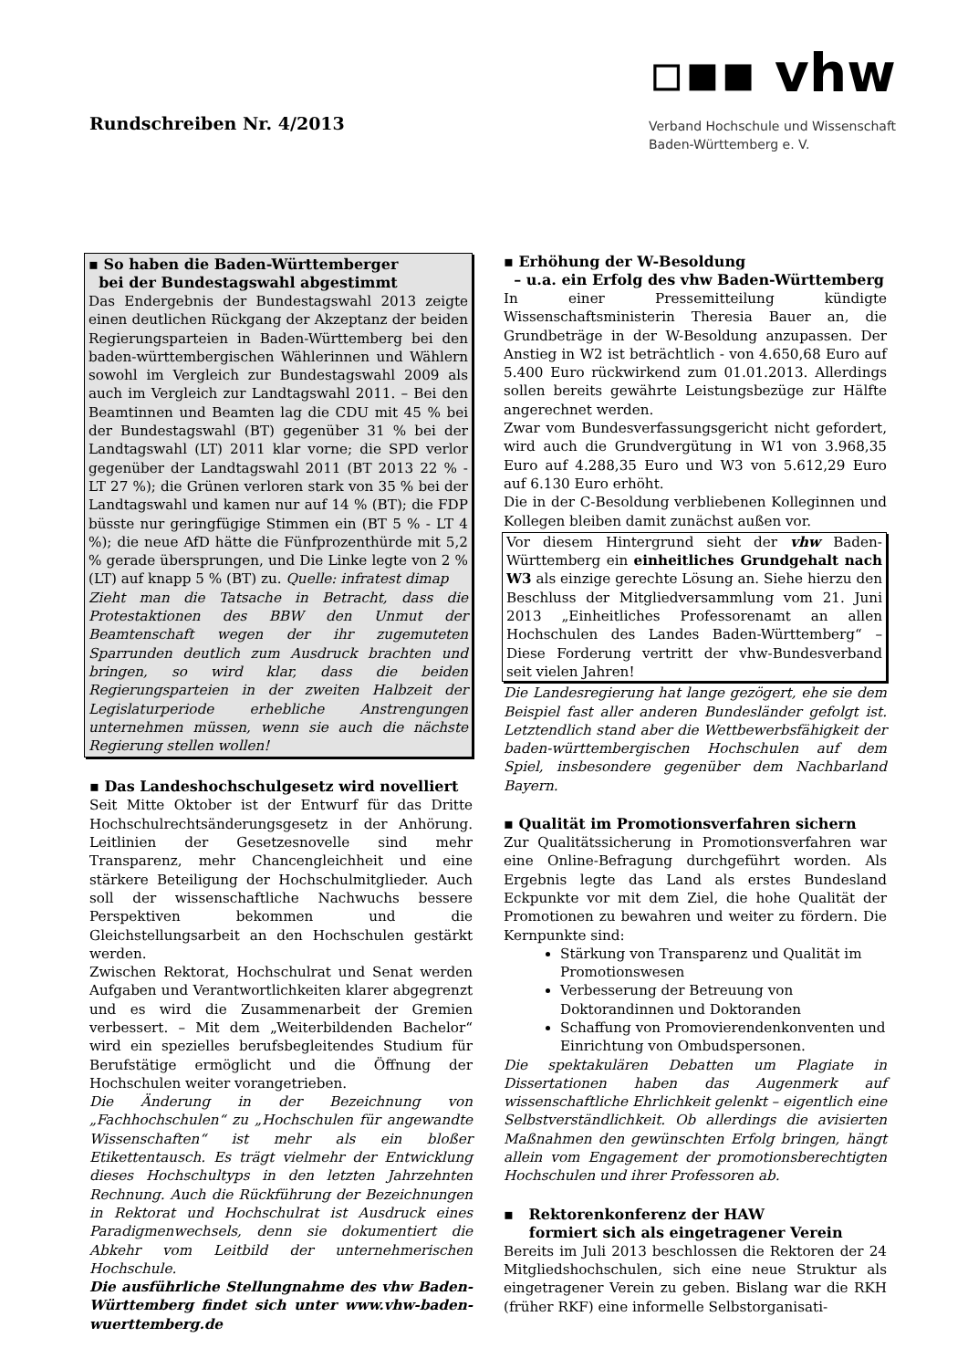Rundschreiben Nr. 4/2013
▫▪▪ vhw
Verband Hochschule und Wissenschaft
Baden-Württemberg e. V.
▪ So haben die Baden-Württemberger
bei der Bundestagswahl abgestimmt
Das Endergebnis der Bundestagswahl 2013 zeigte einen deutlichen Rückgang der Akzeptanz der beiden Regierungsparteien in Baden-Württemberg bei den baden-württembergischen Wählerinnen und Wählern sowohl im Vergleich zur Bundestagswahl 2009 als auch im Vergleich zur Landtagswahl 2011. – Bei den Beamtinnen und Beamten lag die CDU mit 45 % bei der Bundestagswahl (BT) gegenüber 31 % bei der Landtagswahl (LT) 2011 klar vorne; die SPD verlor gegenüber der Landtagswahl 2011 (BT 2013 22 % - LT 27 %); die Grünen verloren stark von 35 % bei der Landtagswahl und kamen nur auf 14 % (BT); die FDP büsste nur geringfügige Stimmen ein (BT 5 % - LT 4 %); die neue AfD hätte die Fünfprozenthürde mit 5,2 % gerade übersprungen, und Die Linke legte von 2 % (LT) auf knapp 5 % (BT) zu. Quelle: infratest dimap
Zieht man die Tatsache in Betracht, dass die Protestaktionen des BBW den Unmut der Beamtenschaft wegen der ihr zugemuteten Sparrunden deutlich zum Ausdruck brachten und bringen, so wird klar, dass die beiden Regierungsparteien in der zweiten Halbzeit der Legislaturperiode erhebliche Anstrengungen unternehmen müssen, wenn sie auch die nächste Regierung stellen wollen!
▪ Das Landeshochschulgesetz wird novelliert
Seit Mitte Oktober ist der Entwurf für das Dritte Hochschulrechtsänderungsgesetz in der Anhörung. Leitlinien der Gesetzesnovelle sind mehr Transparenz, mehr Chancengleichheit und eine stärkere Beteiligung der Hochschulmitglieder. Auch soll der wissenschaftliche Nachwuchs bessere Perspektiven bekommen und die Gleichstellungsarbeit an den Hochschulen gestärkt werden.
Zwischen Rektorat, Hochschulrat und Senat werden Aufgaben und Verantwortlichkeiten klarer abgegrenzt und es wird die Zusammenarbeit der Gremien verbessert. – Mit dem „Weiterbildenden Bachelor“ wird ein spezielles berufsbegleitendes Studium für Berufstätige ermöglicht und die Öffnung der Hochschulen weiter vorangetrieben.
Die Änderung in der Bezeichnung von „Fachhochschulen“ zu „Hochschulen für angewandte Wissenschaften“ ist mehr als ein bloßer Etikettentausch. Es trägt vielmehr der Entwicklung dieses Hochschultyps in den letzten Jahrzehnten Rechnung. Auch die Rückführung der Bezeichnungen in Rektorat und Hochschulrat ist Ausdruck eines Paradigmenwechsels, denn sie dokumentiert die Abkehr vom Leitbild der unternehmerischen Hochschule.
Die ausführliche Stellungnahme des vhw Baden-Württemberg findet sich unter www.vhw-baden-wuerttemberg.de
▪ Erhöhung der W-Besoldung
– u.a. ein Erfolg des vhw Baden-Württemberg
In einer Pressemitteilung kündigte Wissenschaftsministerin Theresia Bauer an, die Grundbeträge in der W-Besoldung anzupassen. Der Anstieg in W2 ist beträchtlich - von 4.650,68 Euro auf 5.400 Euro rückwirkend zum 01.01.2013. Allerdings sollen bereits gewährte Leistungsbezüge zur Hälfte angerechnet werden.
Zwar vom Bundesverfassungsgericht nicht gefordert, wird auch die Grundvergütung in W1 von 3.968,35 Euro auf 4.288,35 Euro und W3 von 5.612,29 Euro auf 6.130 Euro erhöht.
Die in der C-Besoldung verbliebenen Kolleginnen und Kollegen bleiben damit zunächst außen vor.
Vor diesem Hintergrund sieht der vhw Baden-Württemberg ein einheitliches Grundgehalt nach W3 als einzige gerechte Lösung an. Siehe hierzu den Beschluss der Mitgliedversammlung vom 21. Juni 2013 „Einheitliches Professorenamt an allen Hochschulen des Landes Baden-Württemberg“ – Diese Forderung vertritt der vhw-Bundesverband seit vielen Jahren!
Die Landesregierung hat lange gezögert, ehe sie dem Beispiel fast aller anderen Bundesländer gefolgt ist. Letztendlich stand aber die Wettbewerbsfähigkeit der baden-württembergischen Hochschulen auf dem Spiel, insbesondere gegenüber dem Nachbarland Bayern.
▪ Qualität im Promotionsverfahren sichern
Zur Qualitätssicherung in Promotionsverfahren war eine Online-Befragung durchgeführt worden. Als Ergebnis legte das Land als erstes Bundesland Eckpunkte vor mit dem Ziel, die hohe Qualität der Promotionen zu bewahren und weiter zu fördern. Die Kernpunkte sind:
Stärkung von Transparenz und Qualität im Promotionswesen
Verbesserung der Betreuung von Doktorandinnen und Doktoranden
Schaffung von Promovierendenkonventen und Einrichtung von Ombudspersonen.
Die spektakulären Debatten um Plagiate in Dissertationen haben das Augenmerk auf wissenschaftliche Ehrlichkeit gelenkt – eigentlich eine Selbstverständlichkeit. Ob allerdings die avisierten Maßnahmen den gewünschten Erfolg bringen, hängt allein vom Engagement der promotionsberechtigten Hochschulen und ihrer Professoren ab.
▪ Rektorenkonferenz der HAW
formiert sich als eingetragener Verein
Bereits im Juli 2013 beschlossen die Rektoren der 24 Mitgliedshochschulen, sich eine neue Struktur als eingetragener Verein zu geben. Bislang war die RKH (früher RKF) eine informelle Selbstorganisati-